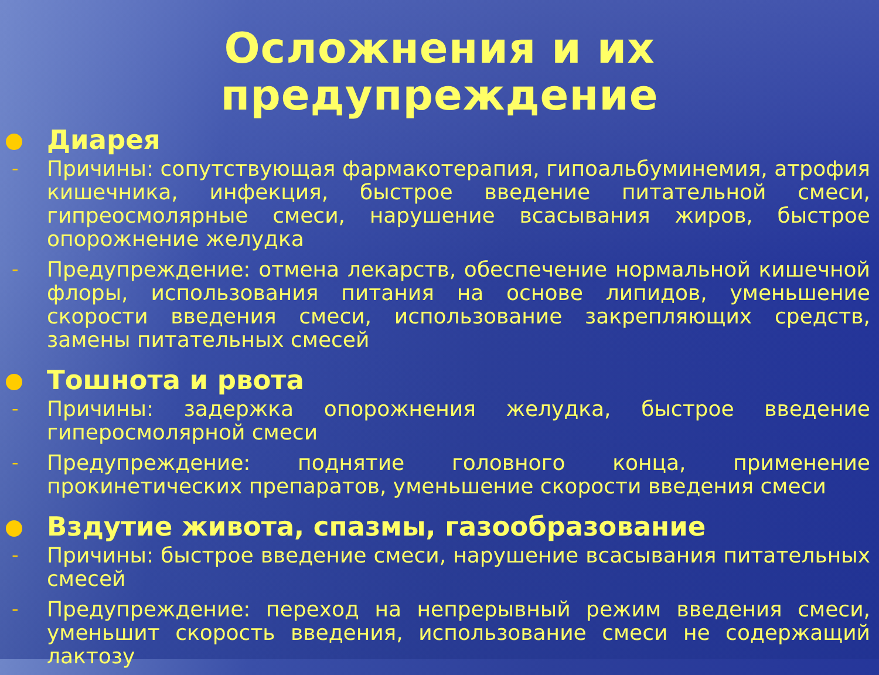Осложнения и их предупреждение
Диарея
-
Причины: сопутствующая фармакотерапия, гипоальбуминемия, атрофия кишечника, инфекция, быстрое введение питательной смеси, гипреосмолярные смеси, нарушение всасывания жиров, быстрое опорожнение желудка
-
Предупреждение: отмена лекарств, обеспечение нормальной кишечной флоры, использования питания на основе липидов, уменьшение скорости введения смеси, использование закрепляющих средств, замены питательных смесей
Тошнота и рвота
-
Причины: задержка опорожнения желудка, быстрое введение гиперосмолярной смеси
-
Предупреждение: поднятие головного конца, применение прокинетических препаратов, уменьшение скорости введения смеси
Вздутие живота, спазмы, газообразование
-
Причины: быстрое введение смеси, нарушение всасывания питательных смесей
-
Предупреждение: переход на непрерывный режим введения смеси, уменьшит скорость введения, использование смеси не содержащий лактозу